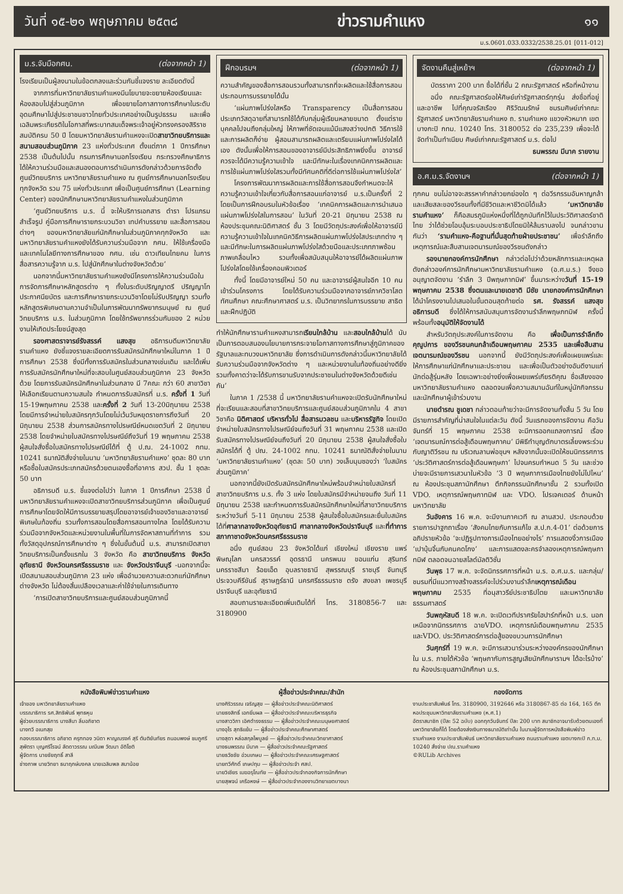วันที่ ๑๕-๒๑ พฤษภาคม ๒๕๓๘ ข่าวรามคำแหง ๑๑
ม.ร.0601.033.0332/2538.25.01 [011-012]
ม.ร.จับมือกศน. (ต่อจากหน้า 1)
โรงเรียนเป็นผู้ลงนามในข้อตกลงและร่วมกันชี้แจงราย ละเอียดดังนี้
จากการที่มหาวิทยาลัยรามคำแหงมีนโยบายจะขยายห้องเรียนและห้องสอบไปสู่ส่วนภูมิภาค เพื่อขยายโอกาสทางการศึกษาในระดับอุดมศึกษาไปสู่ประชาชนชาวไทยทั่วประเทศอย่างเป็นรูปธรรม และเพื่อเฉลิมพระเกียรติในโอกาสที่พระบาทสมเด็จพระเจ้าอยู่หัวทรงครองสิริราชสมบัติครบ 50 ปี โดยมหาวิทยาลัยรามคำแหงจะเปิดสาขาวิทยบริการและสนามสอบส่วนภูมิภาค 23 แห่งทั่วประเทศ ตั้งแต่ภาค 1 ปีการศึกษา 2538 เป็นต้นไปนั้น กรมการศึกษานอกโรงเรียน กระทรวงศึกษาธิการ ได้ให้ความร่วมมือและสนองตอบการดำเนินการดังกล่าวด้วยการจัดตั้งศูนย์วิทยบริการ มหาวิทยาลัยรามคำแหง ณ ศูนย์การศึกษานอกโรงเรียนทุกจังหวัด รวม 75 แห่งทั่วประเทศ เพื่อเป็นศูนย์การศึกษา (Learning Center) ของนักศึกษามหาวิทยาลัยรามคำแหงในส่วนภูมิภาค
‘ศูนย์วิทยบริการ ม.ร. นี้ จะให้บริการเอกสาร ตำรา โปรแกรมสำเร็จรูป คู่มือการศึกษารายกระบวนวิชา เทปคำบรรยาย และสื่อการสอนต่างๆ ของมหาวิทยาลัยแก่นักศึกษาในส่วนภูมิภาคทุกจังหวัด และมหาวิทยาลัยรามคำแหงยังได้รับความร่วมมือจาก กศน. ให้ใช้เครื่องมือและเทคโนโลยีทางการศึกษาของ กศน. เช่น ดาวเทียมไทยคม ในการสื่อสารความรู้จาก ม.ร. ไปสู่นักศึกษาในต่างจังหวัดด้วย’
นอกจากนี้มหาวิทยาลัยรามคำแหงยังมีโครงการให้ความร่วมมือในการจัดการศึกษาหลักสูตรต่าง ๆ ทั้งในระดับปริญญาตรี ปริญญาโท ประกาศนียบัตร และการศึกษารายกระบวนวิชาโดยไม่รับปริญญา รวมทั้งหลักสูตรพิเศษตามความจำเป็นในการพัฒนาทรัพยากรมนุษย์ ณ ศูนย์วิทยบริการ ม.ร. ในส่วนภูมิภาค โดยใช้ทรัพยากรร่วมกันของ 2 หน่วยงานให้เกิดประโยชน์สูงสุด
รองศาสตราจารย์รังสรรค์ แสงสุข อธิการบดีมหาวิทยาลัยรามคำแหง ยังชี้แจงรายละเอียดการรับสมัครนักศึกษาใหม่ในภาค 1 ปีการศึกษา 2538 ซึ่งมีทั้งการรับสมัครในส่วนกลางเช่นเดิม และได้เพิ่มการรับสมัครนักศึกษาใหม่ที่จะสอบในศูนย์สอบส่วนภูมิภาค 23 จังหวัดด้วย โดยการรับสมัครนักศึกษาในส่วนกลาง มี 7คณะ กว่า 60 สาขาวิชาให้เลือกเรียนตามความสนใจ กำหนดการรับสมัครที่ ม.ร. ครั้งที่ 1 วันที่ 15-19พฤษภาคม 2538 และครั้งที่ 2 วันที่ 13-20มิถุนายน 2538 โดยมีการจำหน่ายใบสมัครทุกวันโดยไม่เว้นวันหยุดราชการถึงวันที่ 20 มิถุนายน 2538 ส่วนการสมัครทางไปรษณีย์หมดเขตวันที่ 2 มิถุนายน 2538 โดยจำหน่ายใบสมัครทางไปรษณีย์ถึงวันที่ 19 พฤษภาคม 2538 ผู้สนใจสั่งซื้อใบสมัครทางไปรษณีย์ได้ที่ ตู้ ป.ณ. 24-1002 กทม. 10241 ธนาณัติสั่งจ่ายในนาม ‘มหาวิทยาลัยรามคำแหง’ ชุดละ 80 บาท หรือซื้อใบสมัครประเภทสมัครด้วยตนเองซื้อที่อาคาร สวป. ชั้น 1 ชุดละ 50 บาท
อธิการบดี ม.ร. ชี้แจงต่อไปว่า ในภาค 1 ปีการศึกษา 2538 นี้มหาวิทยาลัยรามคำแหงจะเปิดสาขาวิทยบริการส่วนภูมิภาค เพื่อเป็นศูนย์การศึกษาโดยจัดให้มีการบรรยายสรุปโดยอาจารย์เจ้าของวิชาและอาจารย์พิเศษในท้องถิ่น รวมทั้งการสอนโดยสื่อการสอนทางไกล โดยได้รับความร่วมมือจากจังหวัดและหน่วยงานในพื้นที่ในการจัดหาสถานที่ทำการ รวมทั้งวัสดุอุปกรณ์การศึกษาต่าง ๆ ซึ่งในขั้นต้นนี้ ม.ร. สามารถเปิดสาขาวิทยบริการเป็นครั้งแรกใน 3 จังหวัด คือ สาขาวิทยบริการ จังหวัดอุทัยธานี จังหวัดนครศรีธรรมราช และ จังหวัดปราจีนบุรี -นอกจากนี้จะเปิดสนามสอบส่วนภูมิภาค 23 แห่ง เพื่ออำนวยความสะดวกแก่นักศึกษาต่างจังหวัด ไม่ต้องสิ้นเปลืองเวลาและค่าใช้จ่ายในการเดินทาง
‘การเปิดสาขาวิทยบริการและศูนย์สอบส่วนภูมิภาคนี้
ฝึกอบรมฯ (ต่อจากหน้า 1)
ความสำคัญของสื่อการสอนรวมทั้งสามารถที่จะผลิตและใช้สื่อการสอนประกอบการบรรยายได้นั้น
‘แผ่นภาพโปร่งใสหรือ Transparency เป็นสื่อการสอนประเภทวัสดุฉายที่สามารถใช้ได้กับกลุ่มผู้เรียนหลายขนาด ตั้งแต่รายบุคคลไปจนถึงกลุ่มใหญ่ ให้ภาพที่ชัดเจนแม้มีแสงสว่างปกติ วิธีการใช้และการผลิตก็ง่าย ผู้สอนสามารถผลิตและเตรียมแผ่นภาพโปร่งใสได้เอง ดังนั้นเพื่อให้การสอนของอาจารย์มีประสิทธิภาพยิ่งขึ้น อาจารย์ควรจะได้มีความรู้ความเข้าใจ และมีทักษะในเรื่องเทคนิคการผลิตและการใช้แผ่นภาพโปร่งใสรวมทั้งมีทัศนคติที่ดีต่อการใช้แผ่นภาพโปร่งใส’
โครงการพัฒนาการผลิตและการใช้สื่อการสอนจึงกำหนดจะให้ความรู้ความเข้าใจเกี่ยวกับสื่อการสอนแก่อาจารย์ ม.ร.เป็นครั้งที่ 2 โดยเป็นการฝึกอบรมในหัวข้อเรื่อง ‘เทคนิคการผลิตและการนำเสนอแผ่นภาพโปร่งใสในการสอน’ ในวันที่ 20-21 มิถุนายน 2538 ณ ห้องประชุมคณะนิติศาสตร์ ชั้น 3 โดยมีวัตถุประสงค์เพื่อให้อาจารย์มีความรู้ความเข้าใจในเทคนิควิธีการผลิตแผ่นภาพโปร่งใสประเภทต่าง ๆ และมีทักษะในการผลิตแผ่นภาพโปร่งใสด้วยมือและประเภทภาพซ้อนภาพเคลื่อนไหว รวมทั้งเพื่อสนับสนุนให้อาจารย์ได้ผลิตแผ่นภาพโปร่งใสโดยใช้เครื่องคอมพิวเตอร์
ทั้งนี้ โดยมีอาจารย์ใหม่ 50 คน และอาจารย์ผู้สนใจอีก 10 คนเข้าร่วมโครงการ โดยได้รับความร่วมมือจากอาจารย์ภาควิชาโสตทัศนศึกษา คณะศึกษาศาสตร์ ม.ร. เป็นวิทยากรในการบรรยาย สาธิตและฝึกปฏิบัติ
ทำให้นักศึกษารามคำแหงสามารถเรียนใกล้บ้าน และสอบใกล้บ้านได้ นับเป็นการตอบสนองนโยบายการกระจายโอกาสทางการศึกษาสู่ภูมิภาคของรัฐบาลและทบวงมหาวิทยาลัย ซึ่งการดำเนินการดังกล่าวนี้มหาวิทยาลัยได้รับความร่วมมือจากจังหวัดต่าง ๆ และหน่วยงานในท้องถิ่นอย่างดียิ่ง รวมทั้งคาดว่าจะได้รับการขานรับจากประชาชนในต่างจังหวัดด้วยดีเช่นกัน’
ในภาค 1 /2538 นี้ มหาวิทยาลัยรามคำแหงจะเปิดรับนักศึกษาใหม่ที่จะเรียนและสอบที่สาขาวิทยบริการและศูนย์สอบส่วนภูมิภาคใน 4 สาขาวิชาคือ นิติศาสตร์ บริหารทั่วไป สื่อสารมวลชน และบริหารรัฐกิจ โดยเปิดจำหน่ายใบสมัครทางไปรษณีย์จนถึงวันที่ 31 พฤษภาคม 2538 และเปิดรับสมัครทางไปรษณีย์จนถึงวันที่ 20 มิถุนายน 2538 ผู้สนใจสั่งซื้อใบสมัครได้ที่ ตู้ ปณ. 24-1002 กทม. 10241 ธนาณัติสั่งจ่ายในนาม ‘มหาวิทยาลัยรามคำแหง’ (ชุดละ 50 บาท) วงเล็บมุมซองว่า ‘ใบสมัครส่วนภูมิภาค’
นอกจากนี้ยังเปิดรับสมัครนักศึกษาใหม่พร้อมจำหน่ายใบสมัครที่สาขาวิทยบริการ ม.ร. ทั้ง 3 แห่ง โดยใบสมัครมีจำหน่ายจนถึง วันที่ 11 มิถุนายน 2538 และกำหนดการรับสมัครนักศึกษาใหม่ที่สาขาวิทยบริการระหว่างวันที่ 5-11 มิถุนายน 2538 ผู้สนใจซื้อใบสมัครและยื่นใบสมัครได้ที่ศาลากลางจังหวัดอุทัยธานี ศาลากลางจังหวัดปราจีนบุรี และที่ทำการสภากาชาดจังหวัดนครศรีธรรมราช
อนึ่ง ศูนย์สอบ 23 จังหวัดได้แก่ เชียงใหม่ เชียงราย แพร่ พิษณุโลก นครสวรรค์ อุดรธานี นครพนม ขอนแก่น สุรินทร์ นครราชสีมา ร้อยเอ็ด อุบลราชธานี สุพรรณบุรี ราชบุรี จันทบุรี ประจวบคีรีขันธ์ สุราษฎร์ธานี นครศรีธรรมราช ตรัง สงขลา เพชรบุรี ปราจีนบุรี และอุทัยธานี
สอบถามรายละเอียดเพิ่มเติมได้ที่ โทร. 3180856-7 และ 3180900
จัดงานคืนสู่เหย้าฯ (ต่อจากหน้า 1)
บัตรราคา 200 บาท ซื้อได้ที่ชั้น 2 คณะรัฐศาสตร์ หรือที่หน้างาน
อนึ่ง คณะรัฐศาสตร์ขอให้ศิษย์เก่ารัฐศาสตร์ทุกรุ่น ส่งชื่อที่อยู่และอาชีพ ไปที่คุณจรัสเรือง ศิริวัฒนรักษ์ ชมรมศิษย์เก่าคณะรัฐศาสตร์ มหาวิทยาลัยรามคำแหง ถ. รามคำแหง แขวงหัวหมาก เขตบางกะปิ กทม. 10240 โทร. 3180052 ต่อ 235,239 เพื่อจะได้จัดทำเป็นทำเนียบ ศิษย์เก่าคณะรัฐศาสตร์ ม.ร. ต่อไป
ธนพรรณ มีนาค รายงาน
อ.ศ.ม.ร.จัดงานฯ (ต่อจากหน้า 1)
ทุกคน ขนไม่อาจจะสรรหาคำกล่าวยกย่องใด ๆ ต่อวีรกรรมอันหาญกล้าและเสียสละของวีรชนทั้งที่มีชีวิตและหาชีวิตมิได้แล้ว ‘มหาวิทยาลัยรามคำแหง’ ก็คือสมรภูมิแห่งหนึ่งที่ได้ถูกบันทึกไว้ในประวัติศาสตร์ชาติไทย ว่าได้ช่วยโอบอุ้มระบอบประชาธิปไตยมิให้ล้มราบลงไป จนกล่าวขานกันว่า ‘รามคำแหง-คือฐานที่มั่นสุดท้ายฝ่ายประชาชน’ เพื่อรำลึกถึงเหตุการณ์และสืบสานเจตนารมณ์ของวีรชนดังกล่าว
รองนายกองค์การนักศึกษา กล่าวต่อไปว่าด้วยหลักการและเหตุผลดังกล่าวองค์การนักศึกษามหาวิทยาลัยรามคำแหง (อ.ศ.ม.ร.) จึงขออนุญาตจัดงาน ‘รำลึก 3 ปีพฤษภาทมิฬ’ ขึ้นมาระหว่างวันที่ 15-19 พฤษภาคม 2538 ซึ่งตนและนายเดชาติ มีชัย นายกองค์การนักศึกษา ได้นำโครงงานไปเสนอในขั้นตอนสุดท้ายต่อ รศ. รังสรรค์ แสงสุข อธิการบดี ซึ่งได้ให้การสนับสนุนการจัดงานรำลึกพฤษภทมิฬ ครั้งนี้ พร้อมทั้งอนุมัติให้จัดงานได้
สำหรับวัตถุประสงค์ในการจัดงาน คือ เพื่อเป็นการรำลึกถึง คุณูปการ ของวีรชนคนกล้าเดือนพฤษภาคม 2535 และเพื่อสืบสานเจตนารมณ์ของวีรชน นอกจากนี้ ยังมีวัตถุประสงค์เพื่อเผยแพร่และให้การศึกษาแก่นักศึกษาและประชาชน และเพื่อเป็นตัวอย่างอันดีงามแก่นักต่อสู้รุ่นหลัง โดยเฉพาะอย่างยิ่งเพื่อเผยแพร่เกียรติคุณ ชื่อเสียงของมหาวิทยาลัยรามคำแหง ตลอดจนเพื่อความสมานฉันท์ในหมู่นักกิจกรรมและนักศึกษาผู้เข้าร่วมงาน
นายดำรณ ชูเดชา กล่าวตอนท้ายว่าจะมีการจัดงานทั้งสิ้น 5 วัน โดยมีรายการสำคัญที่น่าสนใจในแต่ละวัน ดังนี้ วันแรกของการจัดงาน คือวันจันทร์ที่ 15 พฤษภาคม 2538 จะมีการออกแถลงการณ์ เรื่อง ‘เจตนารมณ์การต่อสู้เดือนพฤษภาคม’ มีพิธีทำบุญตักบาตรเลี้ยงพระร่วมกับญาติวีรชน ณ บริเวณลานพ่อขุนฯ หลังจากนั้นจะเปิดให้ชมนิทรรศการ ‘ประวัติศาสตร์การต่อสู้เดือนพฤษภา’ ไปจนครบกำหนด 5 วัน และช่วงบ่ายจะมีรายการเสวนาในหัวข้อ ‘3 ปี พฤษภาการเมืองไทยยังไม่ไปไหน’ ณ ห้องประชุมสภานักศึกษา ตึกกิจกรรมนักศึกษาชั้น 2 รวมทั้งเปิด VDO. เหตุการณ์พฤษภาทมิฬ และ VDO. โปรเจคเตอร์ ด้านหน้ามหาวิทยาลัย
วันอังคาร 16 พ.ค. จะมีงานภาคเวที ณ ลานสวป. ประกอบด้วยรายการปาฐกถาเรื่อง ‘สังคมไทยกับการแก้ไข ส.ป.ก.4-01’ ต่อด้วยการอภิปรายหัวข้อ ‘จะปฏิรูปทางการเมืองไทยอย่างไร’ การแสดงงิ้วการเมือง ‘เปาบุ้นจิ้นกับคนคดโกง’ และการแสดงละครจำลองเหตุการณ์พฤษภาทมิฬ ตลอดจนฉายสไลด์มัลติวิชั่น
วันพุธ 17 พ.ค. จะจัดนิทรรศการที่หน้า ม.ร. อ.ศ.ม.ร. และกลุ่ม/ชมรมที่มีแนวทางสร้างสรรค์จะไปร่วมงานรำลึกเหตุการณ์เดือนพฤษภาคม 2535 ที่อนุสาวรีย์ประชาธิปไตย และมหาวิทยาลัยธรรมศาสตร์
วันพฤหัสบดี 18 พ.ค. จะเปิดเวทีปราศรัยไฮปาร์กที่หน้า ม.ร. นอกเหนือจากนิทรรศการ ฉายVDO. เหตุการณ์เดือนพฤษภาคม 2535 และVDO. ประวัติศาสตร์การต่อสู้ของขบวนการนักศึกษา
วันศุกร์ที่ 19 พ.ค. จะมีการเสวนาร่วมระหว่างองค์กรของนักศึกษาใน ม.ร. ภายใต้หัวข้อ ‘พฤษภากับการสูญเสียนักศึกษารามฯ ได้อะไรบ้าง’ ณ ห้องประชุมสภานักศึกษา ม.ร.
หนังสือพิมพ์ข่าวรามคำแหง
เจ้าของ มหาวิทยาลัยรามคำแหง
บรรณาธิการ รศ.สิทธิพันธ์ พุทธหุน
ผู้ช่วยบรรณาธิการ นางสีนา ลิ่มอภิชาต
นางทวี อเนกสุข
กองบรรณาธิการ อภิชาต ครุฑทอง วนิดา หาญณรงค์ สุรี ตันติยันทัยร ถนอมพงษ์ ชมภูศรี สุพัตรา บุญศรีโรจน์ ลัดดาวรรณ มณีนพ วัฒนา อัติโชติ
ผู้จัดการ นายชัยฤทธิ์ สาลี
ช่างภาพ นายวิทยา ธนาฤกษ์มงคล นายเฉลิมพล สมาน้อย
ผู้สื่อข่าวประจำคณะ/สำนัก
นางศิริวรรณ เจริญสุข — ผู้สื่อข่าวประจำคณะนิติศาสตร์
นายธงสิทธิ์ เอกยิ่มผล — ผู้สื่อข่าวประจำคณะบริหารธุรกิจ
นางสาววิภา เอิศดำรงธรรม — ผู้สื่อข่าวประจำคณะมนุษยศาสตร์
นางอุไร สุทธิแย้ม — ผู้สื่อข่าวประจำคณะศึกษาศาสตร์
นางสุดา หล่อสกุลไพบูลย์ — ผู้สื่อข่าวประจำคณะวิทยาศาสตร์
นางธนพรรณ มีนาค — ผู้สื่อข่าวประจำคณะรัฐศาสตร์
นายธวัชชัย อ่วมเกษม — ผู้สื่อข่าวประจำคณะเศรษฐศาสตร์
นายทวีศักดิ์ เกษปทุม — ผู้สื่อข่าวประจำ ศสป.
นายวิเชียร เมฆอรุโณทัย — ผู้สื่อข่าวประจำกองกิจการนักศึกษา
นายสุพจน์ เครือหงษ์ — ผู้สื่อข่าวประจำกองงานวิทยาเขตบางนา
กองจัดการ
งานประชาสัมพันธ์ โทร. 3180900, 3192646 หรือ 3180867-85 ต่อ 164, 165 ตึกหอประชุมมหาวิทยาลัยรามคำแหง (ห.ศ.1)
อัตราสมาชิก (ปีละ 52 ฉบับ) ออกทุกวันจันทร์ ปีละ 200 บาท สมาชิกอาจมารับด้วยตนเองที่มหาวิทยาลัยก็ได้ โดยต้องส่งเงินทางธนาณัติเท่านั้น ในนามผู้จัดการหนังสือพิมพ์ข่าวรามคำแหง งานประชาสัมพันธ์ มหาวิทยาลัยรามคำแหง ถนนรามคำแหง เขตบางกะปิ ก.ท.ม. 10240 สั่งจ่าย ปณ.รามคำแหง
©RULib Archives